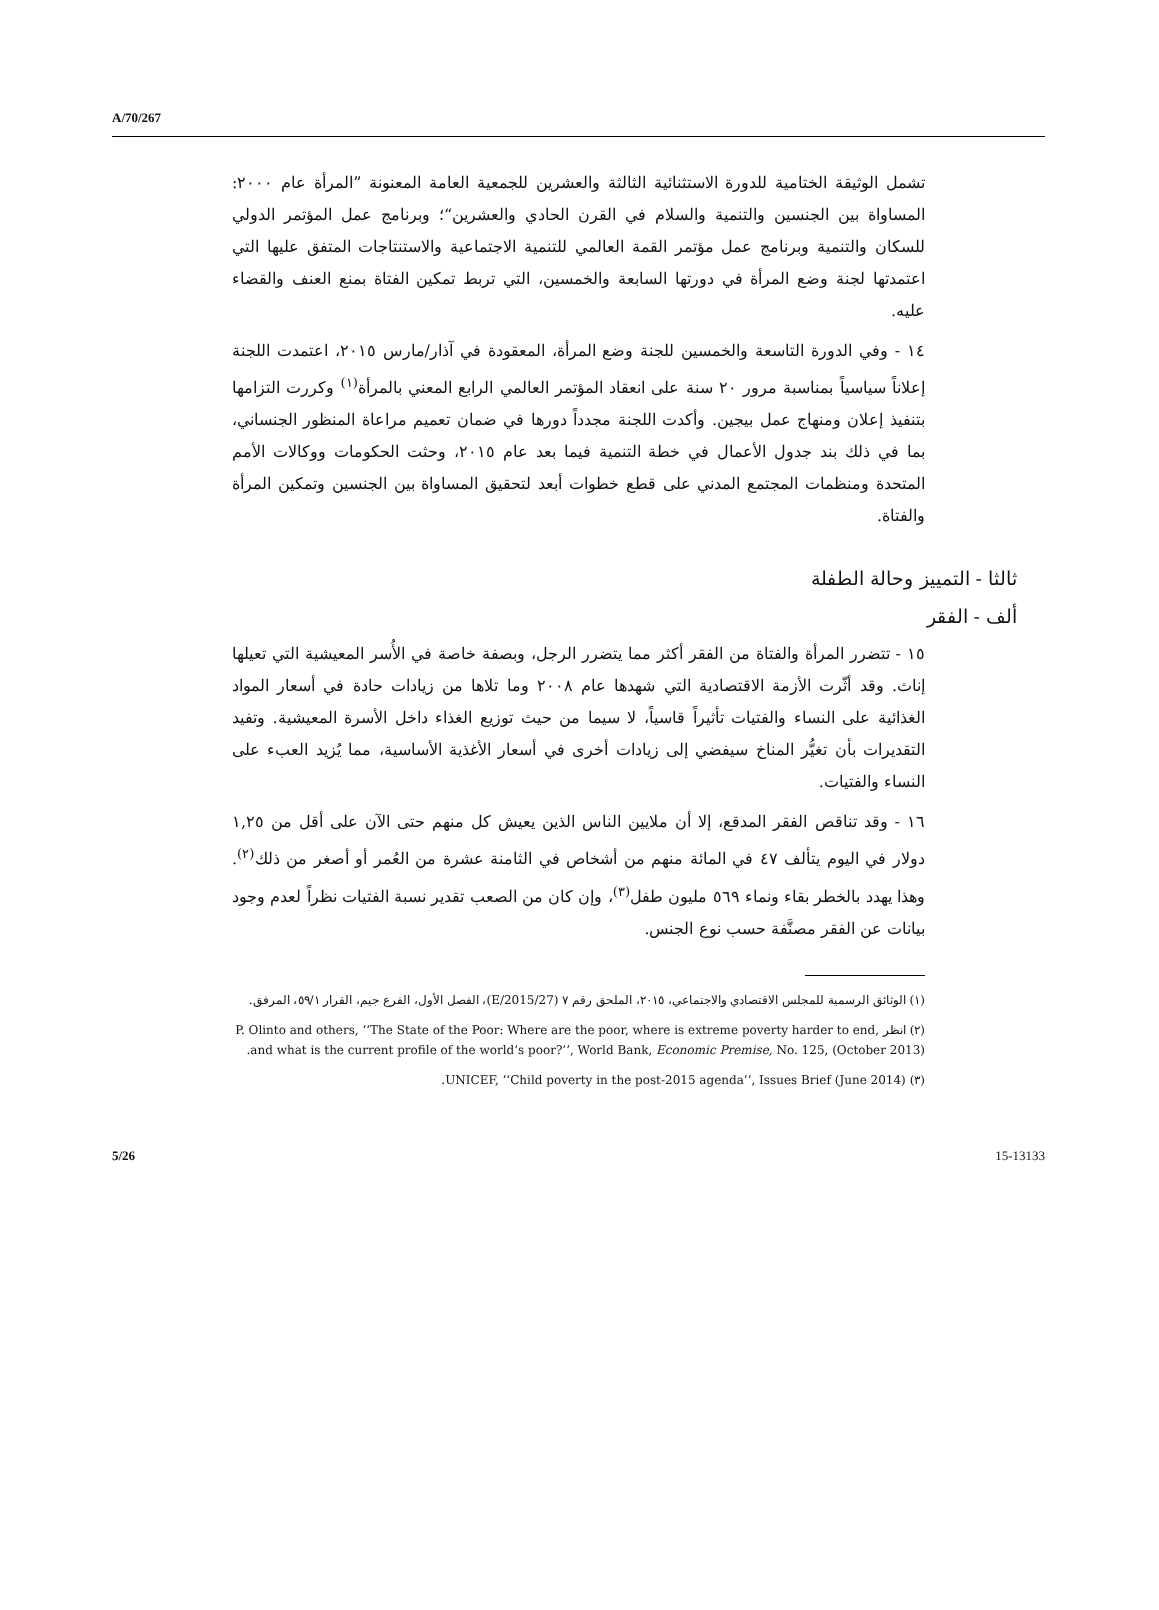A/70/267
تشمل الوثيقة الختامية للدورة الاستثنائية الثالثة والعشرين للجمعية العامة المعنونة ”المرأة عام ٢٠٠٠: المساواة بين الجنسين والتنمية والسلام في القرن الحادي والعشرين“؛ وبرنامج عمل المؤتمر الدولي للسكان والتنمية وبرنامج عمل مؤتمر القمة العالمي للتنمية الاجتماعية والاستنتاجات المتفق عليها التي اعتمدتها لجنة وضع المرأة في دورتها السابعة والخمسين، التي تربط تمكين الفتاة بمنع العنف والقضاء عليه.
١٤ - وفي الدورة التاسعة والخمسين للجنة وضع المرأة، المعقودة في آذار/مارس ٢٠١٥، اعتمدت اللجنة إعلاناً سياسياً بمناسبة مرور ٢٠ سنة على انعقاد المؤتمر العالمي الرابع المعني بالمرأة<sup>(١)</sup> وكررت التزامها بتنفيذ إعلان ومنهاج عمل بيجين. وأكدت اللجنة مجدداً دورها في ضمان تعميم مراعاة المنظور الجنساني، بما في ذلك بند جدول الأعمال في خطة التنمية فيما بعد عام ٢٠١٥، وحثت الحكومات ووكالات الأمم المتحدة ومنظمات المجتمع المدني على قطع خطوات أبعد لتحقيق المساواة بين الجنسين وتمكين المرأة والفتاة.
ثالثا - التمييز وحالة الطفلة
ألف - الفقر
١٥ - تتضرر المرأة والفتاة من الفقر أكثر مما يتضرر الرجل، وبصفة خاصة في الأُسر المعيشية التي تعيلها إناث. وقد أثّرت الأزمة الاقتصادية التي شهدها عام ٢٠٠٨ وما تلاها من زيادات حادة في أسعار المواد الغذائية على النساء والفتيات تأثيراً قاسياً، لا سيما من حيث توزيع الغذاء داخل الأسرة المعيشية. وتفيد التقديرات بأن تغيُّر المناخ سيفضي إلى زيادات أخرى في أسعار الأغذية الأساسية، مما يُزيد العبء على النساء والفتيات.
١٦ - وقد تناقص الفقر المدقع، إلا أن ملايين الناس الذين يعيش كل منهم حتى الآن على أقل من ١,٢٥ دولار في اليوم يتألف ٤٧ في المائة منهم من أشخاص في الثامنة عشرة من العُمر أو أصغر من ذلك<sup>(٢)</sup>. وهذا يهدد بالخطر بقاء ونماء ٥٦٩ مليون طفل<sup>(٣)</sup>، وإن كان من الصعب تقدير نسبة الفتيات نظراً لعدم وجود بيانات عن الفقر مصنَّفة حسب نوع الجنس.
(١) الوثائق الرسمية للمجلس الاقتصادي والاجتماعي، ٢٠١٥، الملحق رقم ٧ (E/2015/27)، الفصل الأول، الفرع جيم، القرار ٥٩/١، المرفق.
(٢) انظر P. Olinto and others, ‘‘The State of the Poor: Where are the poor, where is extreme poverty harder to end, and what is the current profile of the world’s poor?’’, World Bank, Economic Premise, No. 125, (October 2013).
(٣) UNICEF, ‘‘Child poverty in the post-2015 agenda’’, Issues Brief (June 2014).
5/26 15-13133